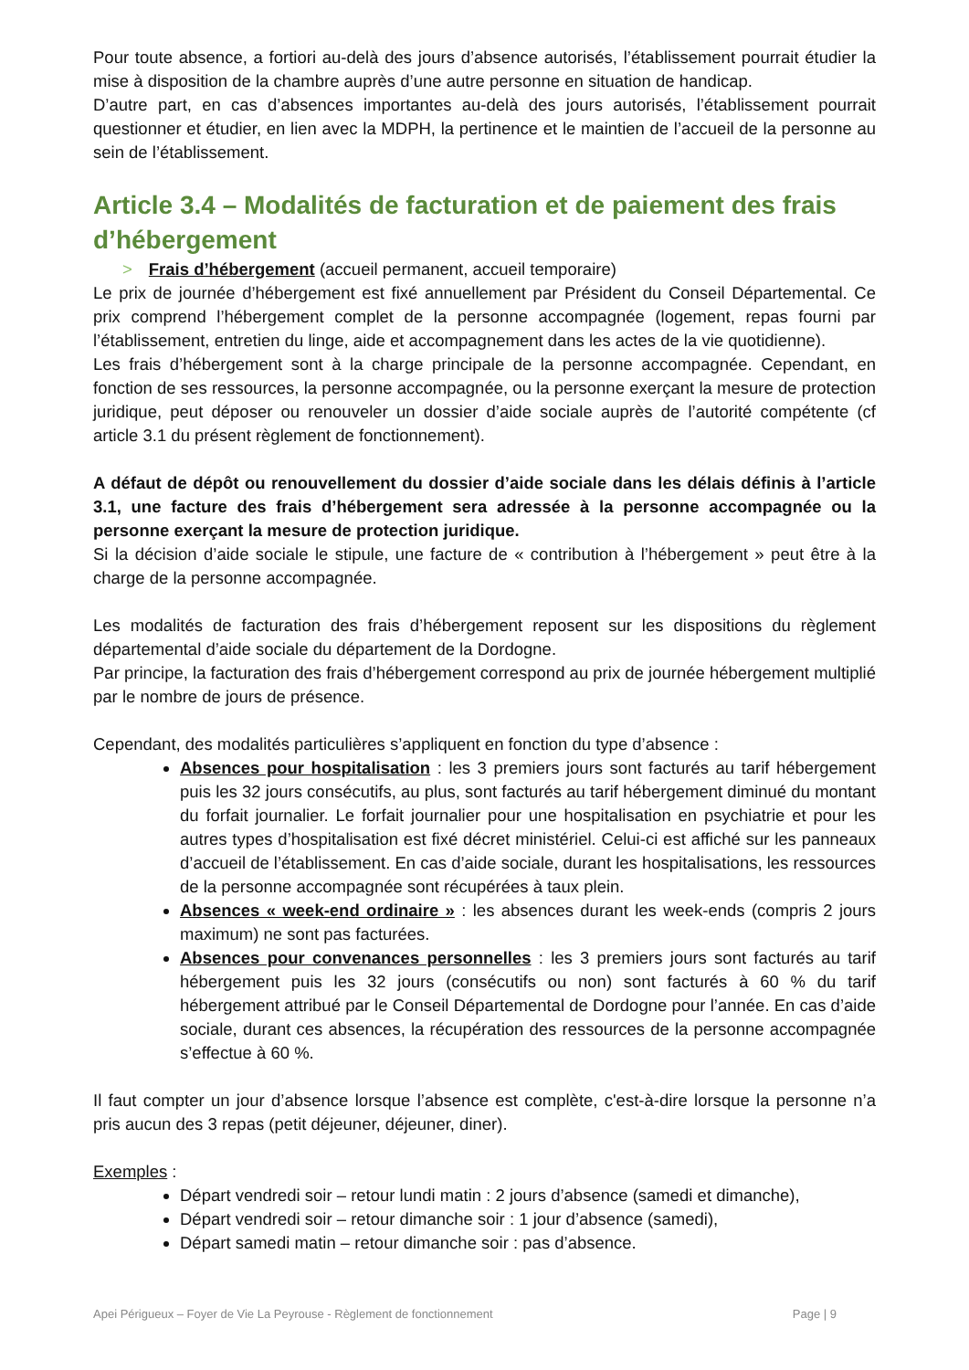Pour toute absence, a fortiori au-delà des jours d’absence autorisés, l’établissement pourrait étudier la mise à disposition de la chambre auprès d’une autre personne en situation de handicap.
D’autre part, en cas d’absences importantes au-delà des jours autorisés, l’établissement pourrait questionner et étudier, en lien avec la MDPH, la pertinence et le maintien de l’accueil de la personne au sein de l’établissement.
Article 3.4 – Modalités de facturation et de paiement des frais d’hébergement
> Frais d’hébergement (accueil permanent, accueil temporaire)
Le prix de journée d’hébergement est fixé annuellement par Président du Conseil Départemental. Ce prix comprend l’hébergement complet de la personne accompagnée (logement, repas fourni par l’établissement, entretien du linge, aide et accompagnement dans les actes de la vie quotidienne).
Les frais d’hébergement sont à la charge principale de la personne accompagnée. Cependant, en fonction de ses ressources, la personne accompagnée, ou la personne exerçant la mesure de protection juridique, peut déposer ou renouveler un dossier d’aide sociale auprès de l’autorité compétente (cf article 3.1 du présent règlement de fonctionnement).
A défaut de dépôt ou renouvellement du dossier d’aide sociale dans les délais définis à l’article 3.1, une facture des frais d’hébergement sera adressée à la personne accompagnée ou la personne exerçant la mesure de protection juridique.
Si la décision d’aide sociale le stipule, une facture de « contribution à l’hébergement » peut être à la charge de la personne accompagnée.
Les modalités de facturation des frais d’hébergement reposent sur les dispositions du règlement départemental d’aide sociale du département de la Dordogne.
Par principe, la facturation des frais d’hébergement correspond au prix de journée hébergement multiplié par le nombre de jours de présence.
Cependant, des modalités particulières s’appliquent en fonction du type d’absence :
Absences pour hospitalisation : les 3 premiers jours sont facturés au tarif hébergement puis les 32 jours consécutifs, au plus, sont facturés au tarif hébergement diminué du montant du forfait journalier. Le forfait journalier pour une hospitalisation en psychiatrie et pour les autres types d’hospitalisation est fixé décret ministériel. Celui-ci est affiché sur les panneaux d’accueil de l’établissement. En cas d’aide sociale, durant les hospitalisations, les ressources de la personne accompagnée sont récupérées à taux plein.
Absences « week-end ordinaire » : les absences durant les week-ends (compris 2 jours maximum) ne sont pas facturées.
Absences pour convenances personnelles : les 3 premiers jours sont facturés au tarif hébergement puis les 32 jours (consécutifs ou non) sont facturés à 60 % du tarif hébergement attribué par le Conseil Départemental de Dordogne pour l’année. En cas d’aide sociale, durant ces absences, la récupération des ressources de la personne accompagnée s’effectue à 60 %.
Il faut compter un jour d’absence lorsque l’absence est complète, c'est-à-dire lorsque la personne n’a pris aucun des 3 repas (petit déjeuner, déjeuner, diner).
Exemples :
Départ vendredi soir – retour lundi matin : 2 jours d’absence (samedi et dimanche),
Départ vendredi soir – retour dimanche soir : 1 jour d’absence (samedi),
Départ samedi matin – retour dimanche soir : pas d’absence.
Apei Périgueux – Foyer de Vie La Peyrouse - Règlement de fonctionnement Page | 9